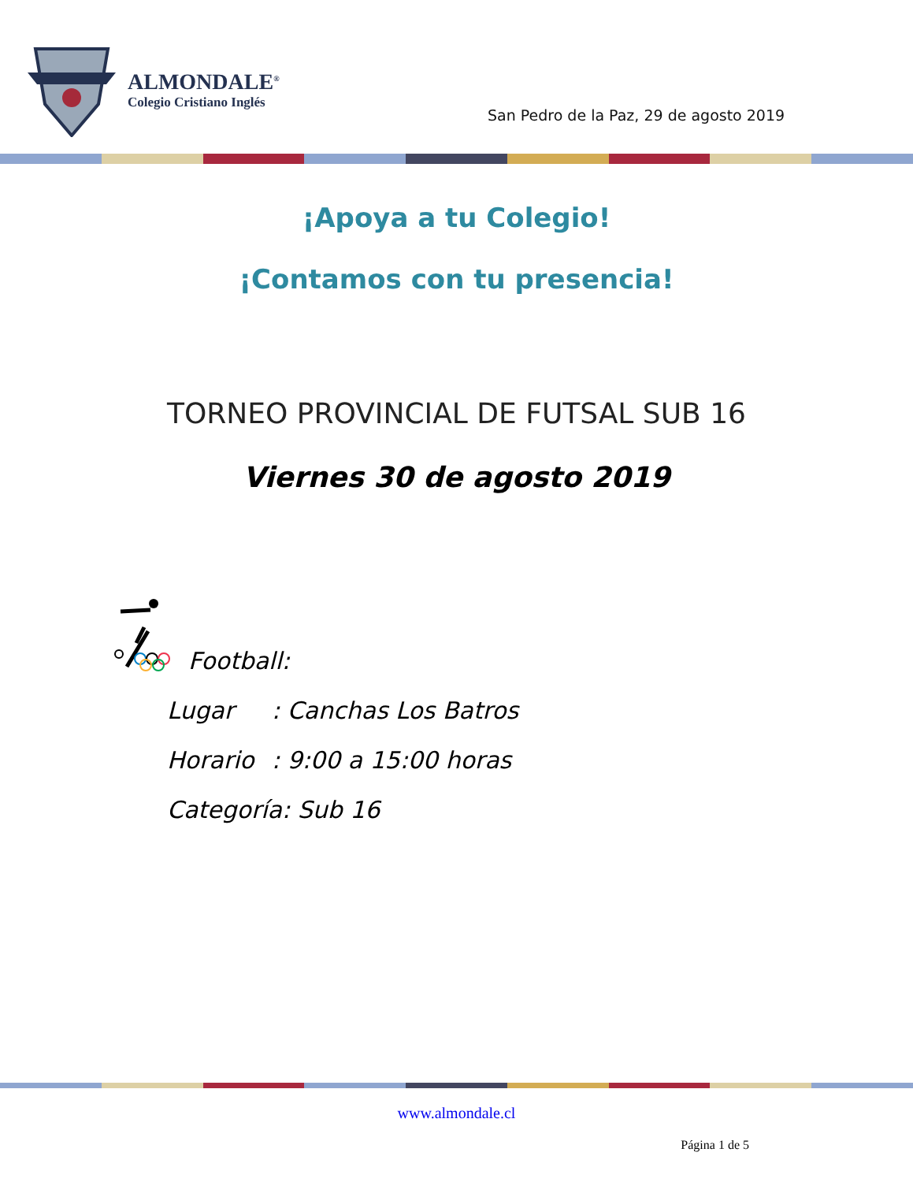ALMONDALE<sup>®</sup>
Colegio Cristiano Inglés
San Pedro de la Paz, 29 de agosto 2019
¡Apoya a tu Colegio!
¡Contamos con tu presencia!
TORNEO PROVINCIAL DE FUTSAL SUB 16
Viernes 30 de agosto 2019
Football:
Lugar: Canchas Los Batros
Horario: 9:00 a 15:00 horas
Categoría: Sub 16
www.almondale.cl
Página 1 de 5